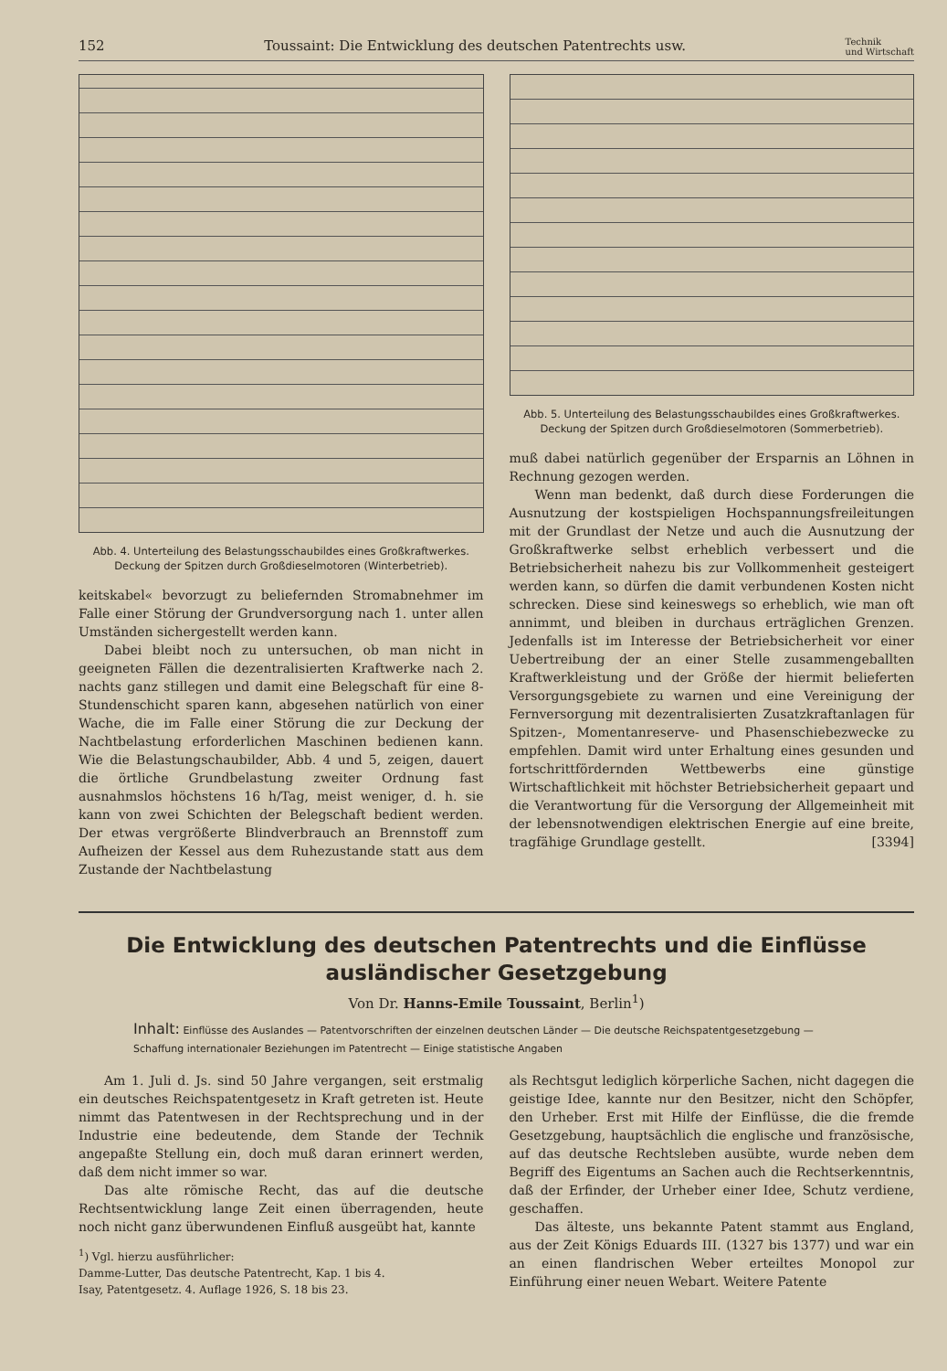152 Toussaint: Die Entwicklung des deutschen Patentrechts usw. Technik
und Wirtschaft
Abb. 4. Unterteilung des Belastungsschaubildes eines Großkraftwerkes. Deckung der Spitzen durch Großdieselmotoren (Winterbetrieb).
keitskabel« bevorzugt zu beliefernden Stromabnehmer im Falle einer Störung der Grundversorgung nach 1. unter allen Umständen sichergestellt werden kann.
Dabei bleibt noch zu untersuchen, ob man nicht in geeigneten Fällen die dezentralisierten Kraftwerke nach 2. nachts ganz stillegen und damit eine Belegschaft für eine 8-Stundenschicht sparen kann, abgesehen natürlich von einer Wache, die im Falle einer Störung die zur Deckung der Nachtbelastung erforderlichen Maschinen bedienen kann. Wie die Belastungschaubilder, Abb. 4 und 5, zeigen, dauert die örtliche Grundbelastung zweiter Ordnung fast ausnahmslos höchstens 16 h/Tag, meist weniger, d. h. sie kann von zwei Schichten der Belegschaft bedient werden. Der etwas vergrößerte Blindverbrauch an Brennstoff zum Aufheizen der Kessel aus dem Ruhezustande statt aus dem Zustande der Nachtbelastung
Abb. 5. Unterteilung des Belastungsschaubildes eines Großkraftwerkes. Deckung der Spitzen durch Großdieselmotoren (Sommerbetrieb).
muß dabei natürlich gegenüber der Ersparnis an Löhnen in Rechnung gezogen werden.
Wenn man bedenkt, daß durch diese Forderungen die Ausnutzung der kostspieligen Hochspannungsfreileitungen mit der Grundlast der Netze und auch die Ausnutzung der Großkraftwerke selbst erheblich verbessert und die Betriebsicherheit nahezu bis zur Vollkommenheit gesteigert werden kann, so dürfen die damit verbundenen Kosten nicht schrecken. Diese sind keineswegs so erheblich, wie man oft annimmt, und bleiben in durchaus erträglichen Grenzen. Jedenfalls ist im Interesse der Betriebsicherheit vor einer Uebertreibung der an einer Stelle zusammengeballten Kraftwerkleistung und der Größe der hiermit belieferten Versorgungsgebiete zu warnen und eine Vereinigung der Fernversorgung mit dezentralisierten Zusatzkraftanlagen für Spitzen-, Momentanreserve- und Phasenschiebezwecke zu empfehlen. Damit wird unter Erhaltung eines gesunden und fortschrittfördernden Wettbewerbs eine günstige Wirtschaftlichkeit mit höchster Betriebsicherheit gepaart und die Verantwortung für die Versorgung der Allgemeinheit mit der lebensnotwendigen elektrischen Energie auf eine breite, tragfähige Grundlage gestellt. [3394]
Die Entwicklung des deutschen Patentrechts und die Einflüsse ausländischer Gesetzgebung
Von Dr. Hanns-Emile Toussaint, Berlin<sup>1</sup>)
Inhalt: Einflüsse des Auslandes — Patentvorschriften der einzelnen deutschen Länder — Die deutsche Reichspatentgesetzgebung — Schaffung internationaler Beziehungen im Patentrecht — Einige statistische Angaben
Am 1. Juli d. Js. sind 50 Jahre vergangen, seit erstmalig ein deutsches Reichspatentgesetz in Kraft getreten ist. Heute nimmt das Patentwesen in der Rechtsprechung und in der Industrie eine bedeutende, dem Stande der Technik angepaßte Stellung ein, doch muß daran erinnert werden, daß dem nicht immer so war.
Das alte römische Recht, das auf die deutsche Rechtsentwicklung lange Zeit einen überragenden, heute noch nicht ganz überwundenen Einfluß ausgeübt hat, kannte
<sup>1</sup>) Vgl. hierzu ausführlicher:
Damme-Lutter, Das deutsche Patentrecht, Kap. 1 bis 4.
Isay, Patentgesetz. 4. Auflage 1926, S. 18 bis 23.
als Rechtsgut lediglich körperliche Sachen, nicht dagegen die geistige Idee, kannte nur den Besitzer, nicht den Schöpfer, den Urheber. Erst mit Hilfe der Einflüsse, die die fremde Gesetzgebung, hauptsächlich die englische und französische, auf das deutsche Rechtsleben ausübte, wurde neben dem Begriff des Eigentums an Sachen auch die Rechtserkenntnis, daß der Erfinder, der Urheber einer Idee, Schutz verdiene, geschaffen.
Das älteste, uns bekannte Patent stammt aus England, aus der Zeit Königs Eduards III. (1327 bis 1377) und war ein an einen flandrischen Weber erteiltes Monopol zur Einführung einer neuen Webart. Weitere Patente